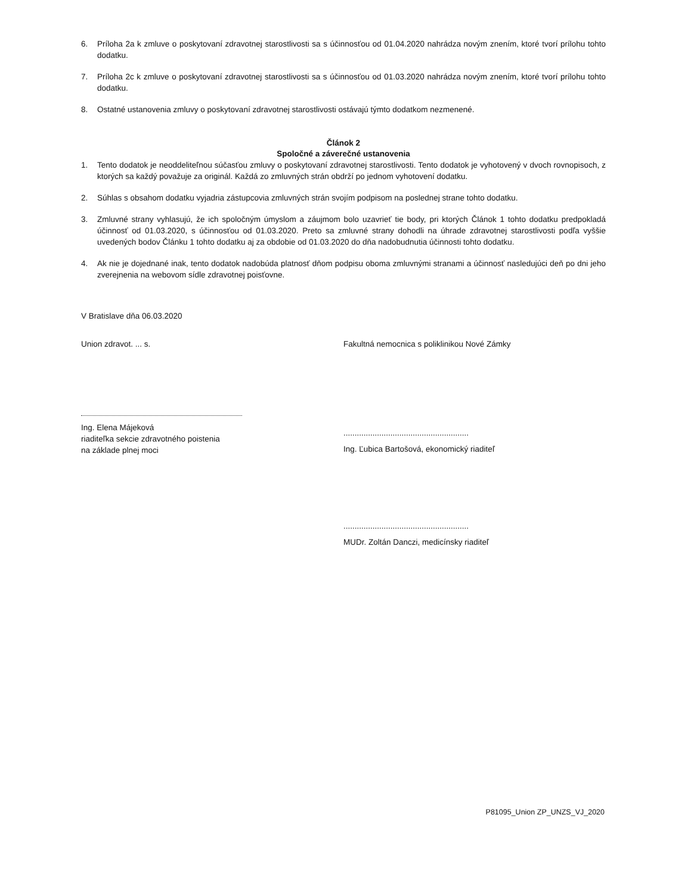6. Príloha 2a k zmluve o poskytovaní zdravotnej starostlivosti sa s účinnosťou od 01.04.2020 nahrádza novým znením, ktoré tvorí prílohu tohto dodatku.
7. Príloha 2c k zmluve o poskytovaní zdravotnej starostlivosti sa s účinnosťou od 01.03.2020 nahrádza novým znením, ktoré tvorí prílohu tohto dodatku.
8. Ostatné ustanovenia zmluvy o poskytovaní zdravotnej starostlivosti ostávajú týmto dodatkom nezmenené.
Článok 2
Spoločné a záverečné ustanovenia
1. Tento dodatok je neoddeliteľnou súčasťou zmluvy o poskytovaní zdravotnej starostlivosti. Tento dodatok je vyhotovený v dvoch rovnopisoch, z ktorých sa každý považuje za originál. Každá zo zmluvných strán obdrží po jednom vyhotovení dodatku.
2. Súhlas s obsahom dodatku vyjadria zástupcovia zmluvných strán svojím podpisom na poslednej strane tohto dodatku.
3. Zmluvné strany vyhlasujú, že ich spoločným úmyslom a záujmom bolo uzavrieť tie body, pri ktorých Článok 1 tohto dodatku predpokladá účinnosť od 01.03.2020, s účinnosťou od 01.03.2020. Preto sa zmluvné strany dohodli na úhrade zdravotnej starostlivosti podľa vyššie uvedených bodov Článku 1 tohto dodatku aj za obdobie od 01.03.2020 do dňa nadobudnutia účinnosti tohto dodatku.
4. Ak nie je dojednané inak, tento dodatok nadobúda platnosť dňom podpisu oboma zmluvnými stranami a účinnosť nasledujúci deň po dni jeho zverejnenia na webovom sídle zdravotnej poisťovne.
V Bratislave dňa 06.03.2020
Union zdravot. ... s.
Ing. Elena Májeková
riaditeľka sekcie zdravotného poistenia
na základe plnej moci
Fakultná nemocnica s poliklinikou Nové Zámky
........................................................
Ing. Ľubica Bartošová, ekonomický riaditeľ
........................................................
MUDr. Zoltán Danczi, medicínsky riaditeľ
P81095_Union ZP_UNZS_VJ_2020